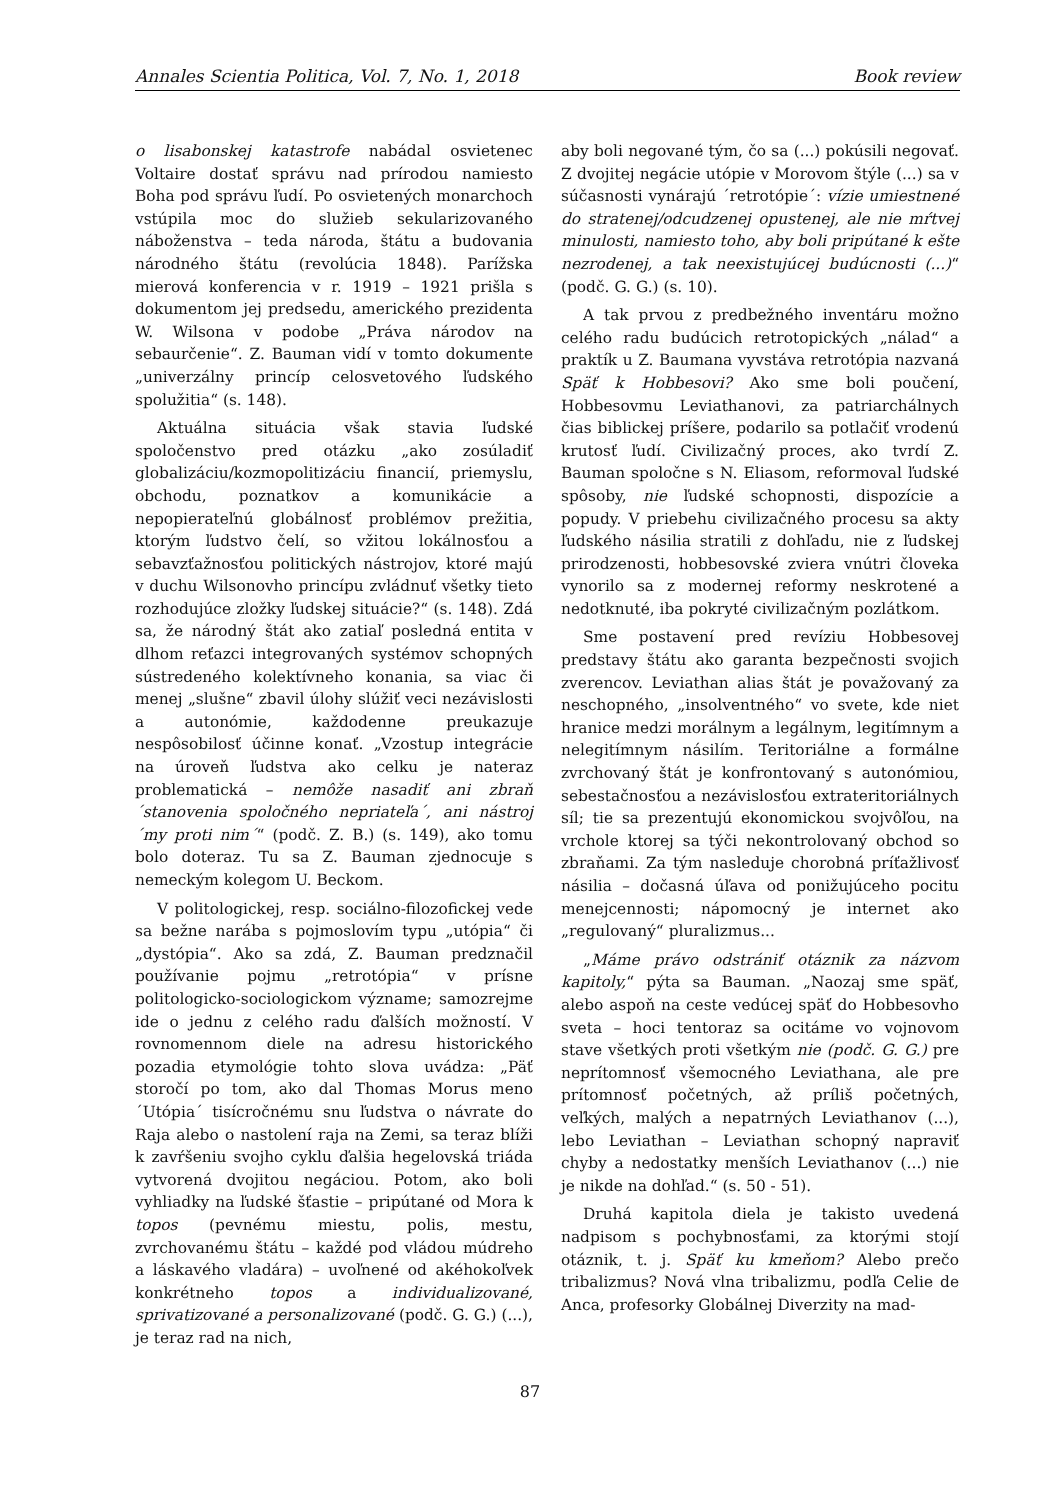Annales Scientia Politica, Vol. 7, No. 1, 2018 Book review
o lisabonskej katastrofe nabádal osvietenec Voltaire dostať správu nad prírodou namiesto Boha pod správu ľudí. Po osvietených monarchoch vstúpila moc do služieb sekularizovaného náboženstva – teda národa, štátu a budovania národného štátu (revolúcia 1848). Parížska mierová konferencia v r. 1919 – 1921 prišla s dokumentom jej predsedu, amerického prezidenta W. Wilsona v podobe „Práva národov na sebaurčenie“. Z. Bauman vidí v tomto dokumente „univerzálny princíp celosvetového ľudského spolužitia“ (s. 148).
Aktuálna situácia však stavia ľudské spoločenstvo pred otázku „ako zosúladiť globalizáciu/kozmopolitizáciu financií, priemyslu, obchodu, poznatkov a komunikácie a nepopierateľnú globálnosť problémov prežitia, ktorým ľudstvo čelí, so vžitou lokálnosťou a sebavzťažnosťou politických nástrojov, ktoré majú v duchu Wilsonovho princípu zvládnuť všetky tieto rozhodujúce zložky ľudskej situácie?“ (s. 148). Zdá sa, že národný štát ako zatiaľ posledná entita v dlhom reťazci integrovaných systémov schopných sústredeného kolektívneho konania, sa viac či menej „slušne“ zbavil úlohy slúžiť veci nezávislosti a autonómie, každodenne preukazuje nespôsobilosť účinne konať. „Vzostup integrácie na úroveň ľudstva ako celku je nateraz problematická – nemôže nasadiť ani zbraň ´stanovenia spoločného nepriateľa´, ani nástroj ´my proti nim´“ (podč. Z. B.) (s. 149), ako tomu bolo doteraz. Tu sa Z. Bauman zjednocuje s nemeckým kolegom U. Beckom.
V politologickej, resp. sociálno-filozofickej vede sa bežne narába s pojmoslovím typu „utópia“ či „dystópia“. Ako sa zdá, Z. Bauman predznačil používanie pojmu „retrotópia“ v prísne politologicko-sociologickom význame; samozrejme ide o jednu z celého radu ďalších možností. V rovnomennom diele na adresu historického pozadia etymológie tohto slova uvádza: „Päť storočí po tom, ako dal Thomas Morus meno ´Utópia´ tisícročnému snu ľudstva o návrate do Raja alebo o nastolení raja na Zemi, sa teraz blíži k zavŕšeniu svojho cyklu ďalšia hegelovská triáda vytvorená dvojitou negáciou. Potom, ako boli vyhliadky na ľudské šťastie – pripútané od Mora k topos (pevnému miestu, polis, mestu, zvrchovanému štátu – každé pod vládou múdreho a láskavého vladára) – uvoľnené od akéhokoľvek konkrétneho topos a individualizované, sprivatizované a personalizované (podč. G. G.) (...), je teraz rad na nich,
aby boli negované tým, čo sa (...) pokúsili negovať. Z dvojitej negácie utópie v Morovom štýle (...) sa v súčasnosti vynárajú ´retrotópie´: vízie umiestnené do stratenej/odcudzenej opustenej, ale nie mŕtvej minulosti, namiesto toho, aby boli pripútané k ešte nezrodenej, a tak neexistujúcej budúcnosti (...)“ (podč. G. G.) (s. 10).
A tak prvou z predbežného inventáru možno celého radu budúcich retrotopických „nálad“ a praktík u Z. Baumana vyvstáva retrotópia nazvaná Späť k Hobbesovi? Ako sme boli poučení, Hobbesovmu Leviathanovi, za patriarchálnych čias biblickej príšere, podarilo sa potlačiť vrodenú krutosť ľudí. Civilizačný proces, ako tvrdí Z. Bauman spoločne s N. Eliasom, reformoval ľudské spôsoby, nie ľudské schopnosti, dispozície a popudy. V priebehu civilizačného procesu sa akty ľudského násilia stratili z dohľadu, nie z ľudskej prirodzenosti, hobbesovské zviera vnútri človeka vynorilo sa z modernej reformy neskrotené a nedotknuté, iba pokryté civilizačným pozlátkom.
Sme postavení pred revíziu Hobbesovej predstavy štátu ako garanta bezpečnosti svojich zverencov. Leviathan alias štát je považovaný za neschopného, „insolventného“ vo svete, kde niet hranice medzi morálnym a legálnym, legitímnym a nelegitímnym násilím. Teritoriálne a formálne zvrchovaný štát je konfrontovaný s autonómiou, sebestačnosťou a nezávislosťou extrateritoriálnych síl; tie sa prezentujú ekonomickou svojvôľou, na vrchole ktorej sa týči nekontrolovaný obchod so zbraňami. Za tým nasleduje chorobná príťažlivosť násilia – dočasná úľava od ponižujúceho pocitu menejcennosti; nápomocný je internet ako „regulovaný“ pluralizmus...
„Máme právo odstrániť otáznik za názvom kapitoly,“ pýta sa Bauman. „Naozaj sme späť, alebo aspoň na ceste vedúcej späť do Hobbesovho sveta – hoci tentoraz sa ocitáme vo vojnovom stave všetkých proti všetkým nie (podč. G. G.) pre neprítomnosť všemocného Leviathana, ale pre prítomnosť početných, až príliš početných, veľkých, malých a nepatrných Leviathanov (...), lebo Leviathan – Leviathan schopný napraviť chyby a nedostatky menších Leviathanov (...) nie je nikde na dohľad.“ (s. 50 - 51).
Druhá kapitola diela je takisto uvedená nadpisom s pochybnosťami, za ktorými stojí otáznik, t. j. Späť ku kmeňom? Alebo prečo tribalizmus? Nová vlna tribalizmu, podľa Celie de Anca, profesorky Globálnej Diverzity na mad-
87